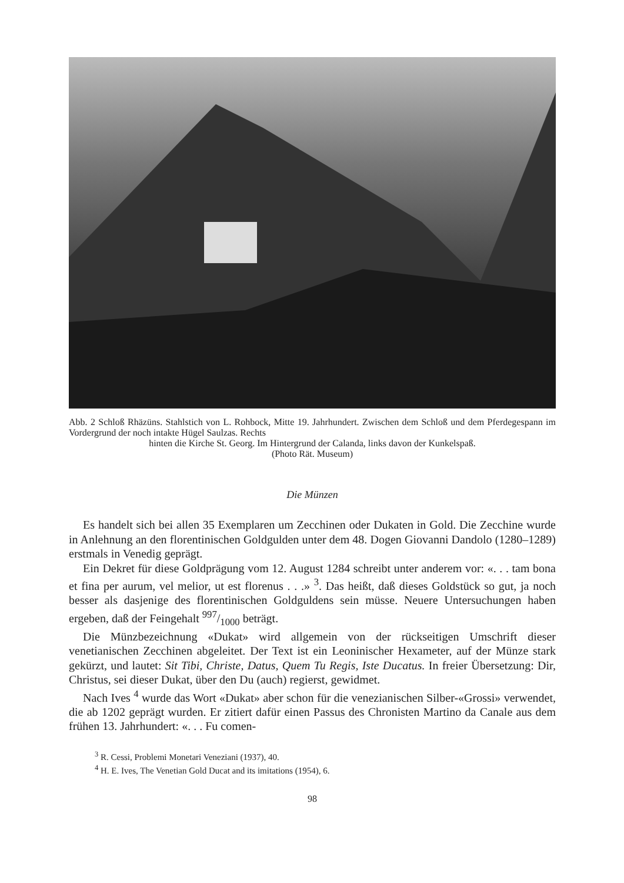Abb. 2 Schloß Rhäzüns. Stahlstich von L. Rohbock, Mitte 19. Jahrhundert. Zwischen dem Schloß und dem Pferdegespann im Vordergrund der noch intakte Hügel Saulzas. Rechts
hinten die Kirche St. Georg. Im Hintergrund der Calanda, links davon der Kunkelspaß.
(Photo Rät. Museum)
Die Münzen
Es handelt sich bei allen 35 Exemplaren um Zecchinen oder Dukaten in Gold. Die Zecchine wurde in Anlehnung an den florentinischen Goldgulden unter dem 48. Dogen Giovanni Dandolo (1280–1289) erstmals in Venedig geprägt.
Ein Dekret für diese Goldprägung vom 12. August 1284 schreibt unter anderem vor: «. . . tam bona et fina per aurum, vel melior, ut est florenus . . .» <sup>3</sup>. Das heißt, daß dieses Goldstück so gut, ja noch besser als dasjenige des florentinischen Goldguldens sein müsse. Neuere Untersuchungen haben ergeben, daß der Feingehalt 997/1000 beträgt.
Die Münzbezeichnung «Dukat» wird allgemein von der rückseitigen Umschrift dieser venetianischen Zecchinen abgeleitet. Der Text ist ein Leoninischer Hexameter, auf der Münze stark gekürzt, und lautet: Sit Tibi, Christe, Datus, Quem Tu Regis, Iste Ducatus. In freier Übersetzung: Dir, Christus, sei dieser Dukat, über den Du (auch) regierst, gewidmet.
Nach Ives <sup>4</sup> wurde das Wort «Dukat» aber schon für die venezianischen Silber-«Grossi» verwendet, die ab 1202 geprägt wurden. Er zitiert dafür einen Passus des Chronisten Martino da Canale aus dem frühen 13. Jahrhundert: «. . . Fu comen-
<sup>3</sup> R. Cessi, Problemi Monetari Veneziani (1937), 40.
<sup>4</sup> H. E. Ives, The Venetian Gold Ducat and its imitations (1954), 6.
98